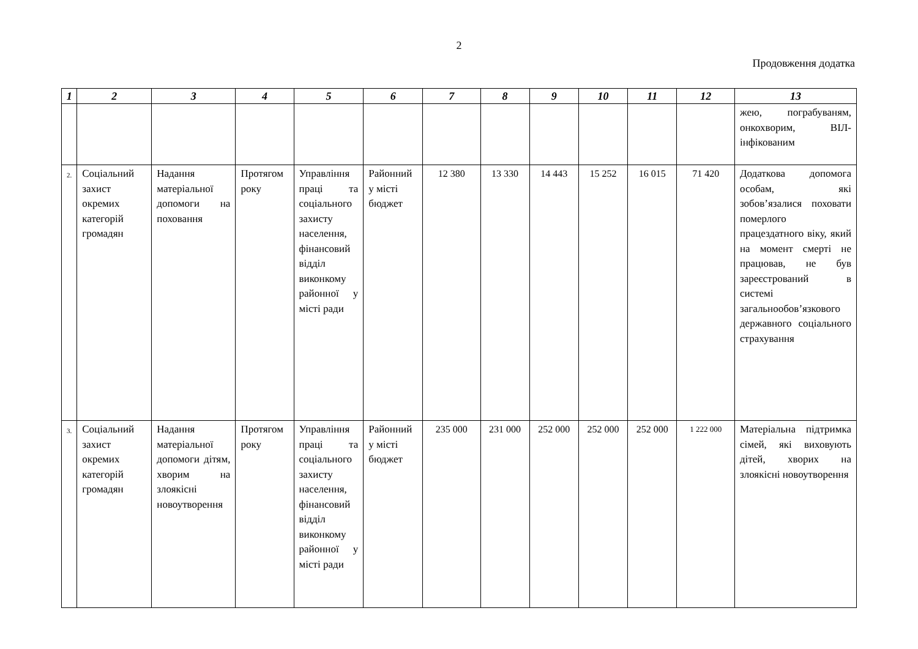2
Продовження додатка
| 1 | 2 | 3 | 4 | 5 | 6 | 7 | 8 | 9 | 10 | 11 | 12 | 13 |
| --- | --- | --- | --- | --- | --- | --- | --- | --- | --- | --- | --- | --- |
| | | | | | | | | | | | | жею, пограбуваням, онкохворим, ВІЛ-інфікованим |
| 2. | Соціальний захист окремих категорій громадян | Надання матеріальної допомоги на поховання | Протягом року | Управління праці та соціального захисту населення, фінансовий відділ виконкому районної у місті ради | Районний у місті бюджет | 12 380 | 13 330 | 14 443 | 15 252 | 16 015 | 71 420 | Додаткова допомога особам, які зобов’язалися поховати померлого працездатного віку, який на момент смерті не працював, не був зареєстрований в системі загальнообов’язкового державного соціального страхування |
| 3. | Соціальний захист окремих категорій громадян | Надання матеріальної допомоги дітям, хворим на злоякісні новоутворення | Протягом року | Управління праці та соціального захисту населення, фінансовий відділ виконкому районної у місті ради | Районний у місті бюджет | 235 000 | 231 000 | 252 000 | 252 000 | 252 000 | 1 222 000 | Матеріальна підтримка сімей, які виховують дітей, хворих на злоякісні новоутворення |